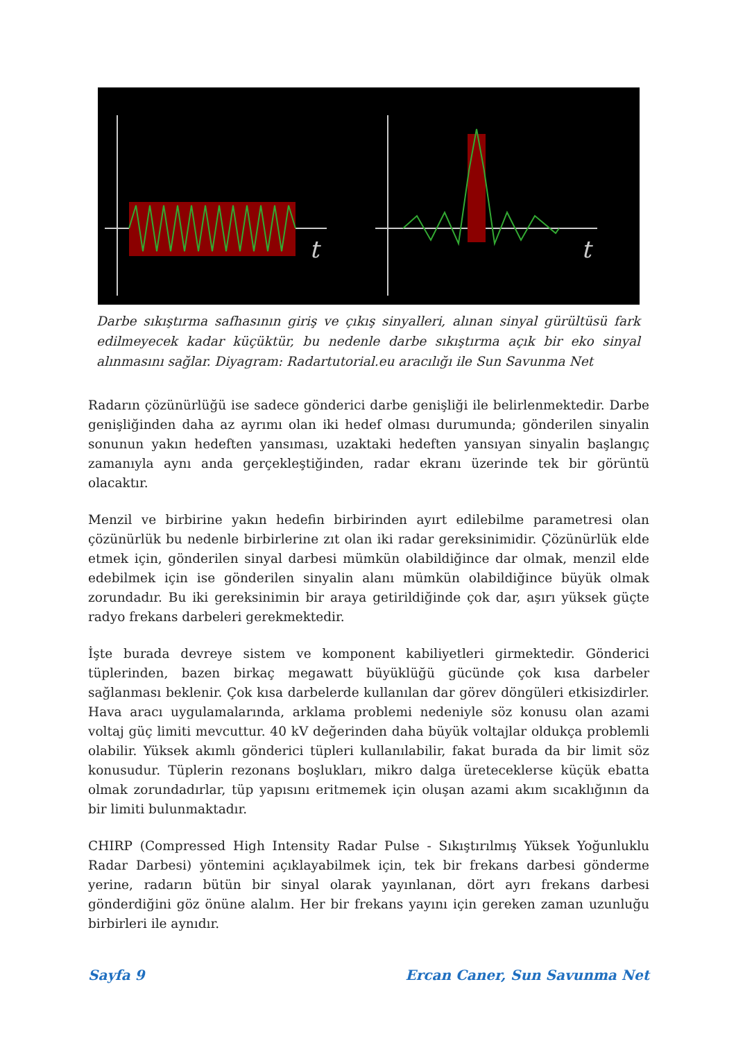t
t
Darbe sıkıştırma safhasının giriş ve çıkış sinyalleri, alınan sinyal gürültüsü fark edilmeyecek kadar küçüktür, bu nedenle darbe sıkıştırma açık bir eko sinyal alınmasını sağlar. Diyagram: Radartutorial.eu aracılığı ile Sun Savunma Net
Radarın çözünürlüğü ise sadece gönderici darbe genişliği ile belirlenmektedir. Darbe genişliğinden daha az ayrımı olan iki hedef olması durumunda; gönderilen sinyalin sonunun yakın hedeften yansıması, uzaktaki hedeften yansıyan sinyalin başlangıç zamanıyla aynı anda gerçekleştiğinden, radar ekranı üzerinde tek bir görüntü olacaktır.
Menzil ve birbirine yakın hedefin birbirinden ayırt edilebilme parametresi olan çözünürlük bu nedenle birbirlerine zıt olan iki radar gereksinimidir. Çözünürlük elde etmek için, gönderilen sinyal darbesi mümkün olabildiğince dar olmak, menzil elde edebilmek için ise gönderilen sinyalin alanı mümkün olabildiğince büyük olmak zorundadır. Bu iki gereksinimin bir araya getirildiğinde çok dar, aşırı yüksek güçte radyo frekans darbeleri gerekmektedir.
İşte burada devreye sistem ve komponent kabiliyetleri girmektedir. Gönderici tüplerinden, bazen birkaç megawatt büyüklüğü gücünde çok kısa darbeler sağlanması beklenir. Çok kısa darbelerde kullanılan dar görev döngüleri etkisizdirler. Hava aracı uygulamalarında, arklama problemi nedeniyle söz konusu olan azami voltaj güç limiti mevcuttur. 40 kV değerinden daha büyük voltajlar oldukça problemli olabilir. Yüksek akımlı gönderici tüpleri kullanılabilir, fakat burada da bir limit söz konusudur. Tüplerin rezonans boşlukları, mikro dalga üreteceklerse küçük ebatta olmak zorundadırlar, tüp yapısını eritmemek için oluşan azami akım sıcaklığının da bir limiti bulunmaktadır.
CHIRP (Compressed High Intensity Radar Pulse - Sıkıştırılmış Yüksek Yoğunluklu Radar Darbesi) yöntemini açıklayabilmek için, tek bir frekans darbesi gönderme yerine, radarın bütün bir sinyal olarak yayınlanan, dört ayrı frekans darbesi gönderdiğini göz önüne alalım. Her bir frekans yayını için gereken zaman uzunluğu birbirleri ile aynıdır.
Sayfa 9 Ercan Caner, Sun Savunma Net